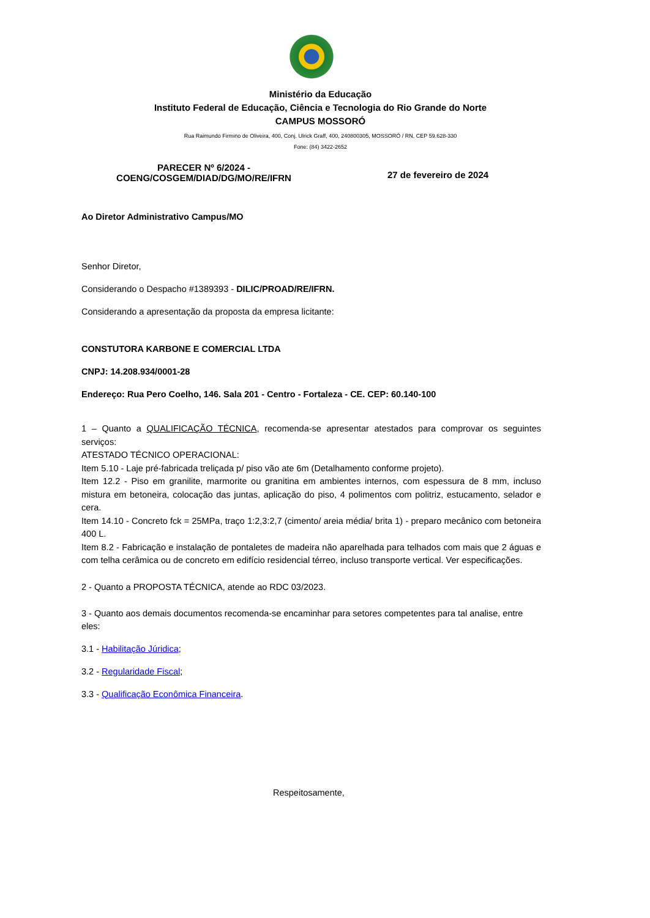Ministério da Educação
Instituto Federal de Educação, Ciência e Tecnologia do Rio Grande do Norte
CAMPUS MOSSORÓ
Rua Raimundo Firmino de Oliveira, 400, Conj. Ulrick Graff, 400, 240800305, MOSSORÓ / RN, CEP 59.628-330
Fone: (84) 3422-2652
PARECER Nº 6/2024 -
COENG/COSGEM/DIAD/DG/MO/RE/IFRN
27 de fevereiro de 2024
Ao Diretor Administrativo Campus/MO
Senhor Diretor,
Considerando o Despacho #1389393 - DILIC/PROAD/RE/IFRN.
Considerando a apresentação da proposta da empresa licitante:
CONSTUTORA KARBONE E COMERCIAL LTDA
CNPJ: 14.208.934/0001-28
Endereço: Rua Pero Coelho, 146. Sala 201 - Centro - Fortaleza - CE. CEP: 60.140-100
1 – Quanto a QUALIFICAÇÃO TÉCNICA, recomenda-se apresentar atestados para comprovar os seguintes serviços:
ATESTADO TÉCNICO OPERACIONAL:
Item 5.10 - Laje pré-fabricada treliçada p/ piso vão ate 6m (Detalhamento conforme projeto).
Item 12.2 - Piso em granilite, marmorite ou granitina em ambientes internos, com espessura de 8 mm, incluso mistura em betoneira, colocação das juntas, aplicação do piso, 4 polimentos com politriz, estucamento, selador e cera.
Item 14.10 - Concreto fck = 25MPa, traço 1:2,3:2,7 (cimento/ areia média/ brita 1) - preparo mecânico com betoneira 400 L.
Item 8.2 - Fabricação e instalação de pontaletes de madeira não aparelhada para telhados com mais que 2 águas e com telha cerâmica ou de concreto em edifício residencial térreo, incluso transporte vertical. Ver especificações.
2 - Quanto a PROPOSTA TÉCNICA, atende ao RDC 03/2023.
3 - Quanto aos demais documentos recomenda-se encaminhar para setores competentes para tal analise, entre eles:
3.1 - Habilitação Júridica;
3.2 - Regularidade Fiscal;
3.3 - Qualificação Econômica Financeira.
Respeitosamente,